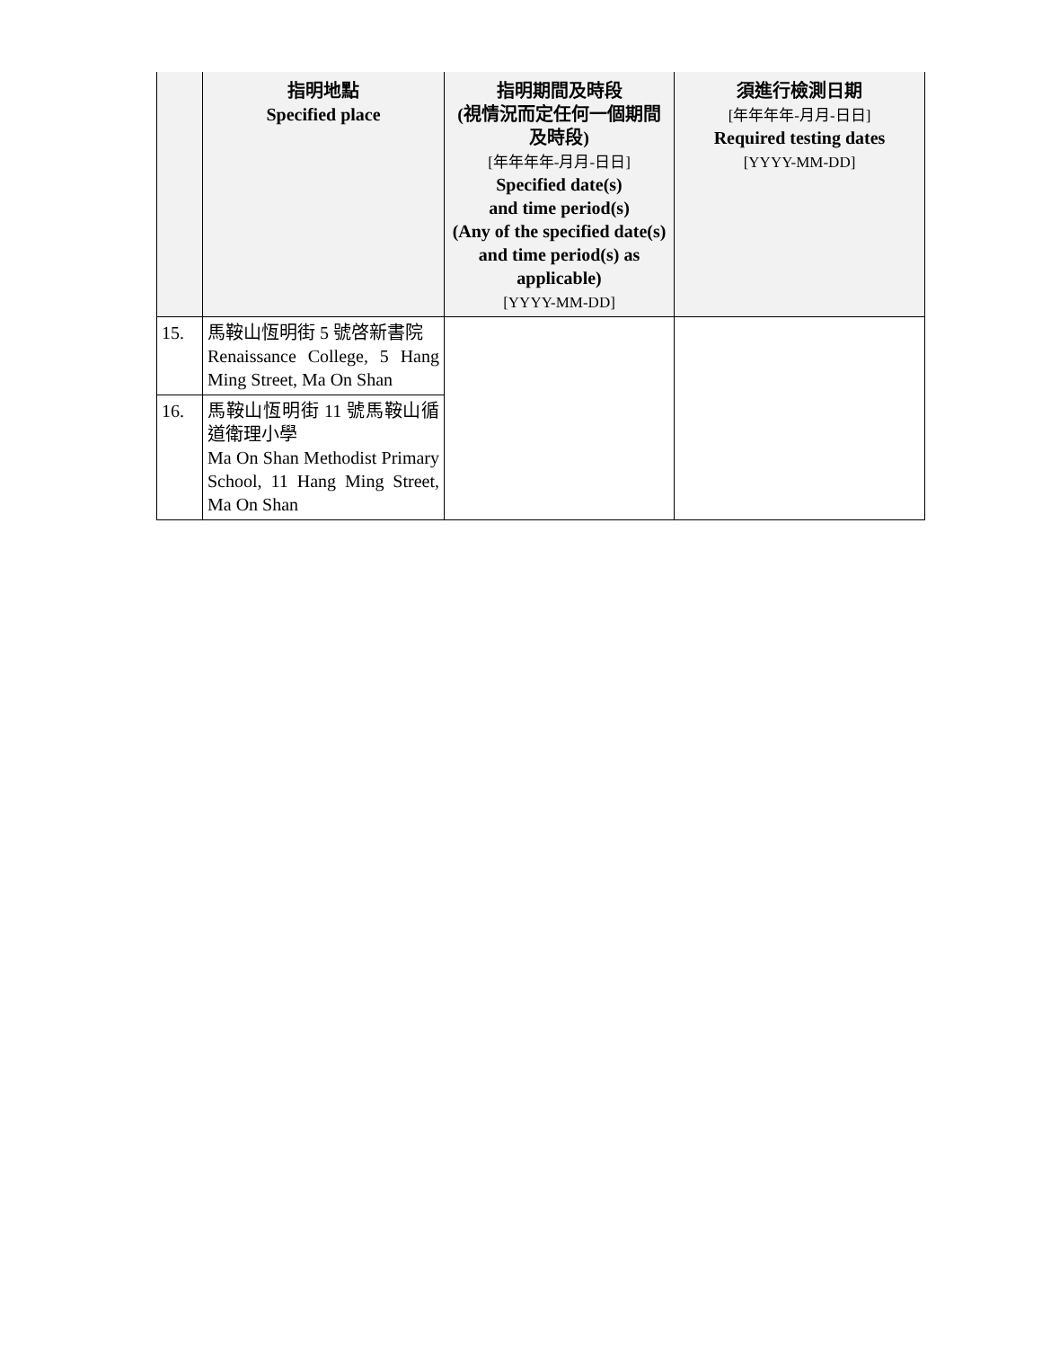| | 指明地點 Specified place | 指明期間及時段 (視情況而定任何一個期間及時段) [年年年年-月月-日日] Specified date(s) and time period(s) (Any of the specified date(s) and time period(s) as applicable) [YYYY-MM-DD] | 須進行檢測日期 [年年年年-月月-日日] Required testing dates [YYYY-MM-DD] |
| --- | --- | --- | --- |
| 15. | 馬鞍山恆明街 5 號啓新書院 Renaissance College, 5 Hang Ming Street, Ma On Shan | | |
| 16. | 馬鞍山恆明街 11 號馬鞍山循道衛理小學 Ma On Shan Methodist Primary School, 11 Hang Ming Street, Ma On Shan | | |